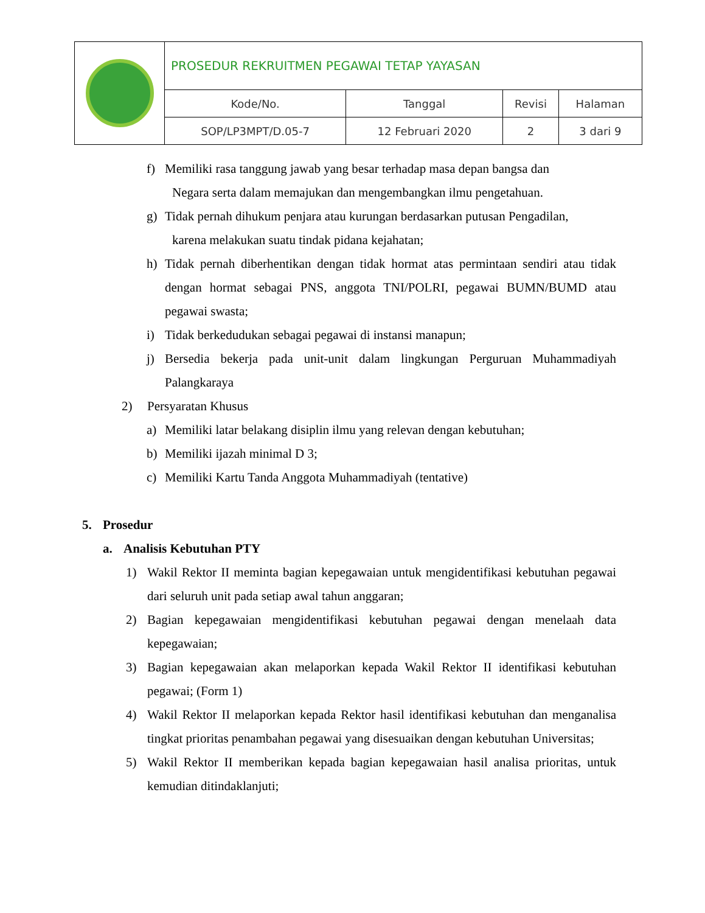| | PROSEDUR REKRUITMEN PEGAWAI TETAP YAYASAN | | | |
| | Kode/No. | Tanggal | Revisi | Halaman |
| | SOP/LP3MPT/D.05-7 | 12 Februari 2020 | 2 | 3 dari 9 |
f) Memiliki rasa tanggung jawab yang besar terhadap masa depan bangsa dan
Negara serta dalam memajukan dan mengembangkan ilmu pengetahuan.
g) Tidak pernah dihukum penjara atau kurungan berdasarkan putusan Pengadilan,
karena melakukan suatu tindak pidana kejahatan;
h) Tidak pernah diberhentikan dengan tidak hormat atas permintaan sendiri atau tidak dengan hormat sebagai PNS, anggota TNI/POLRI, pegawai BUMN/BUMD atau pegawai swasta;
i) Tidak berkedudukan sebagai pegawai di instansi manapun;
j) Bersedia bekerja pada unit-unit dalam lingkungan Perguruan Muhammadiyah Palangkaraya
2) Persyaratan Khusus
a) Memiliki latar belakang disiplin ilmu yang relevan dengan kebutuhan;
b) Memiliki ijazah minimal D 3;
c) Memiliki Kartu Tanda Anggota Muhammadiyah (tentative)
5. Prosedur
a. Analisis Kebutuhan PTY
1) Wakil Rektor II meminta bagian kepegawaian untuk mengidentifikasi kebutuhan pegawai dari seluruh unit pada setiap awal tahun anggaran;
2) Bagian kepegawaian mengidentifikasi kebutuhan pegawai dengan menelaah data kepegawaian;
3) Bagian kepegawaian akan melaporkan kepada Wakil Rektor II identifikasi kebutuhan pegawai; (Form 1)
4) Wakil Rektor II melaporkan kepada Rektor hasil identifikasi kebutuhan dan menganalisa tingkat prioritas penambahan pegawai yang disesuaikan dengan kebutuhan Universitas;
5) Wakil Rektor II memberikan kepada bagian kepegawaian hasil analisa prioritas, untuk kemudian ditindaklanjuti;